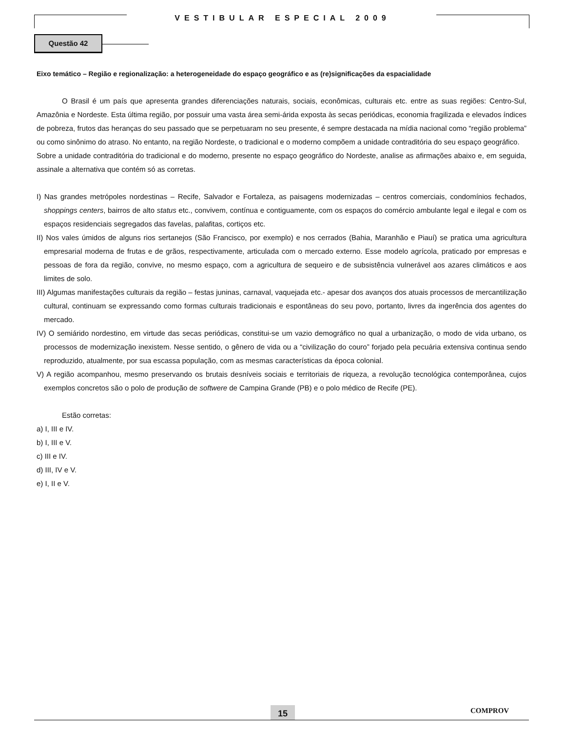VESTIBULAR ESPECIAL 2009
Questão 42
Eixo temático – Região e regionalização: a heterogeneidade do espaço geográfico e as (re)significações da espacialidade
O Brasil é um país que apresenta grandes diferenciações naturais, sociais, econômicas, culturais etc. entre as suas regiões: Centro-Sul, Amazônia e Nordeste. Esta última região, por possuir uma vasta área semi-árida exposta às secas periódicas, economia fragilizada e elevados índices de pobreza, frutos das heranças do seu passado que se perpetuaram no seu presente, é sempre destacada na mídia nacional como “região problema” ou como sinônimo do atraso. No entanto, na região Nordeste, o tradicional e o moderno compõem a unidade contraditória do seu espaço geográfico.
Sobre a unidade contraditória do tradicional e do moderno, presente no espaço geográfico do Nordeste, analise as afirmações abaixo e, em seguida, assinale a alternativa que contém só as corretas.
I) Nas grandes metrópoles nordestinas – Recife, Salvador e Fortaleza, as paisagens modernizadas – centros comerciais, condomínios fechados, shoppings centers, bairros de alto status etc., convivem, contínua e contiguamente, com os espaços do comércio ambulante legal e ilegal e com os espaços residenciais segregados das favelas, palafitas, cortiços etc.
II) Nos vales úmidos de alguns rios sertanejos (São Francisco, por exemplo) e nos cerrados (Bahia, Maranhão e Piauí) se pratica uma agricultura empresarial moderna de frutas e de grãos, respectivamente, articulada com o mercado externo. Esse modelo agrícola, praticado por empresas e pessoas de fora da região, convive, no mesmo espaço, com a agricultura de sequeiro e de subsistência vulnerável aos azares climáticos e aos limites de solo.
III) Algumas manifestações culturais da região – festas juninas, carnaval, vaquejada etc.- apesar dos avanços dos atuais processos de mercantilização cultural, continuam se expressando como formas culturais tradicionais e espontâneas do seu povo, portanto, livres da ingerência dos agentes do mercado.
IV) O semiárido nordestino, em virtude das secas periódicas, constitui-se um vazio demográfico no qual a urbanização, o modo de vida urbano, os processos de modernização inexistem. Nesse sentido, o gênero de vida ou a “civilização do couro” forjado pela pecuária extensiva continua sendo reproduzido, atualmente, por sua escassa população, com as mesmas características da época colonial.
V) A região acompanhou, mesmo preservando os brutais desníveis sociais e territoriais de riqueza, a revolução tecnológica contemporânea, cujos exemplos concretos são o polo de produção de softwere de Campina Grande (PB) e o polo médico de Recife (PE).
Estão corretas:
a) I, III e IV.
b) I, III e V.
c) III e IV.
d) III, IV e V.
e) I, II e V.
15 COMPROV